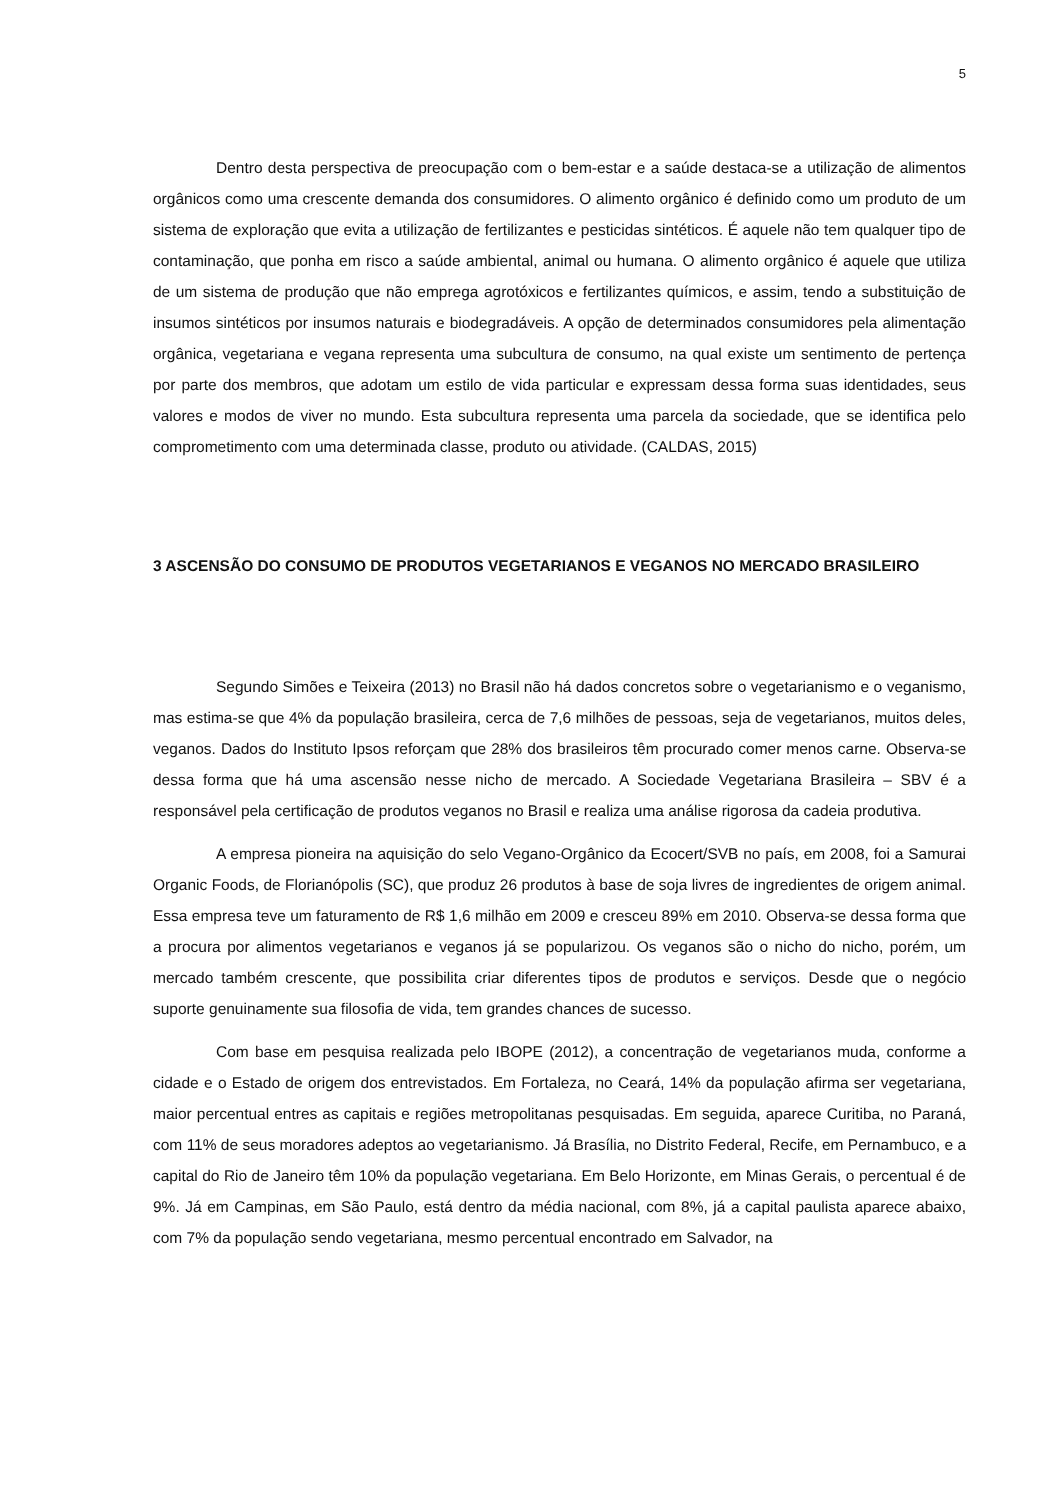5
Dentro desta perspectiva de preocupação com o bem-estar e a saúde destaca-se a utilização de alimentos orgânicos como uma crescente demanda dos consumidores. O alimento orgânico é definido como um produto de um sistema de exploração que evita a utilização de fertilizantes e pesticidas sintéticos. É aquele não tem qualquer tipo de contaminação, que ponha em risco a saúde ambiental, animal ou humana. O alimento orgânico é aquele que utiliza de um sistema de produção que não emprega agrotóxicos e fertilizantes químicos, e assim, tendo a substituição de insumos sintéticos por insumos naturais e biodegradáveis. A opção de determinados consumidores pela alimentação orgânica, vegetariana e vegana representa uma subcultura de consumo, na qual existe um sentimento de pertença por parte dos membros, que adotam um estilo de vida particular e expressam dessa forma suas identidades, seus valores e modos de viver no mundo. Esta subcultura representa uma parcela da sociedade, que se identifica pelo comprometimento com uma determinada classe, produto ou atividade. (CALDAS, 2015)
3 ASCENSÃO DO CONSUMO DE PRODUTOS VEGETARIANOS E VEGANOS NO MERCADO BRASILEIRO
Segundo Simões e Teixeira (2013) no Brasil não há dados concretos sobre o vegetarianismo e o veganismo, mas estima-se que 4% da população brasileira, cerca de 7,6 milhões de pessoas, seja de vegetarianos, muitos deles, veganos. Dados do Instituto Ipsos reforçam que 28% dos brasileiros têm procurado comer menos carne. Observa-se dessa forma que há uma ascensão nesse nicho de mercado. A Sociedade Vegetariana Brasileira – SBV é a responsável pela certificação de produtos veganos no Brasil e realiza uma análise rigorosa da cadeia produtiva.
A empresa pioneira na aquisição do selo Vegano-Orgânico da Ecocert/SVB no país, em 2008, foi a Samurai Organic Foods, de Florianópolis (SC), que produz 26 produtos à base de soja livres de ingredientes de origem animal. Essa empresa teve um faturamento de R$ 1,6 milhão em 2009 e cresceu 89% em 2010. Observa-se dessa forma que a procura por alimentos vegetarianos e veganos já se popularizou. Os veganos são o nicho do nicho, porém, um mercado também crescente, que possibilita criar diferentes tipos de produtos e serviços. Desde que o negócio suporte genuinamente sua filosofia de vida, tem grandes chances de sucesso.
Com base em pesquisa realizada pelo IBOPE (2012), a concentração de vegetarianos muda, conforme a cidade e o Estado de origem dos entrevistados. Em Fortaleza, no Ceará, 14% da população afirma ser vegetariana, maior percentual entres as capitais e regiões metropolitanas pesquisadas. Em seguida, aparece Curitiba, no Paraná, com 11% de seus moradores adeptos ao vegetarianismo. Já Brasília, no Distrito Federal, Recife, em Pernambuco, e a capital do Rio de Janeiro têm 10% da população vegetariana. Em Belo Horizonte, em Minas Gerais, o percentual é de 9%. Já em Campinas, em São Paulo, está dentro da média nacional, com 8%, já a capital paulista aparece abaixo, com 7% da população sendo vegetariana, mesmo percentual encontrado em Salvador, na